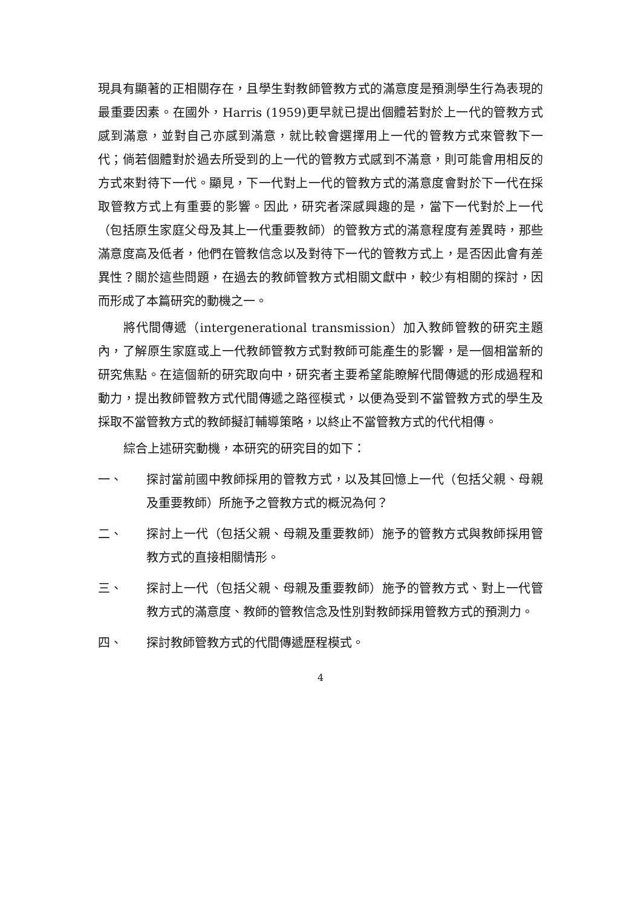現具有顯著的正相關存在，且學生對教師管教方式的滿意度是預測學生行為表現的最重要因素。在國外，Harris (1959)更早就已提出個體若對於上一代的管教方式感到滿意，並對自己亦感到滿意，就比較會選擇用上一代的管教方式來管教下一代；倘若個體對於過去所受到的上一代的管教方式感到不滿意，則可能會用相反的方式來對待下一代。顯見，下一代對上一代的管教方式的滿意度會對於下一代在採取管教方式上有重要的影響。因此，研究者深感興趣的是，當下一代對於上一代（包括原生家庭父母及其上一代重要教師）的管教方式的滿意程度有差異時，那些滿意度高及低者，他們在管教信念以及對待下一代的管教方式上，是否因此會有差異性？關於這些問題，在過去的教師管教方式相關文獻中，較少有相關的探討，因而形成了本篇研究的動機之一。
將代間傳遞（intergenerational transmission）加入教師管教的研究主題內，了解原生家庭或上一代教師管教方式對教師可能產生的影響，是一個相當新的研究焦點。在這個新的研究取向中，研究者主要希望能瞭解代間傳遞的形成過程和動力，提出教師管教方式代間傳遞之路徑模式，以便為受到不當管教方式的學生及採取不當管教方式的教師擬訂輔導策略，以終止不當管教方式的代代相傳。
綜合上述研究動機，本研究的研究目的如下：
一、 探討當前國中教師採用的管教方式，以及其回憶上一代（包括父親、母親及重要教師）所施予之管教方式的概況為何？
二、 探討上一代（包括父親、母親及重要教師）施予的管教方式與教師採用管教方式的直接相關情形。
三、 探討上一代（包括父親、母親及重要教師）施予的管教方式、對上一代管教方式的滿意度、教師的管教信念及性別對教師採用管教方式的預測力。
四、 探討教師管教方式的代間傳遞歷程模式。
4